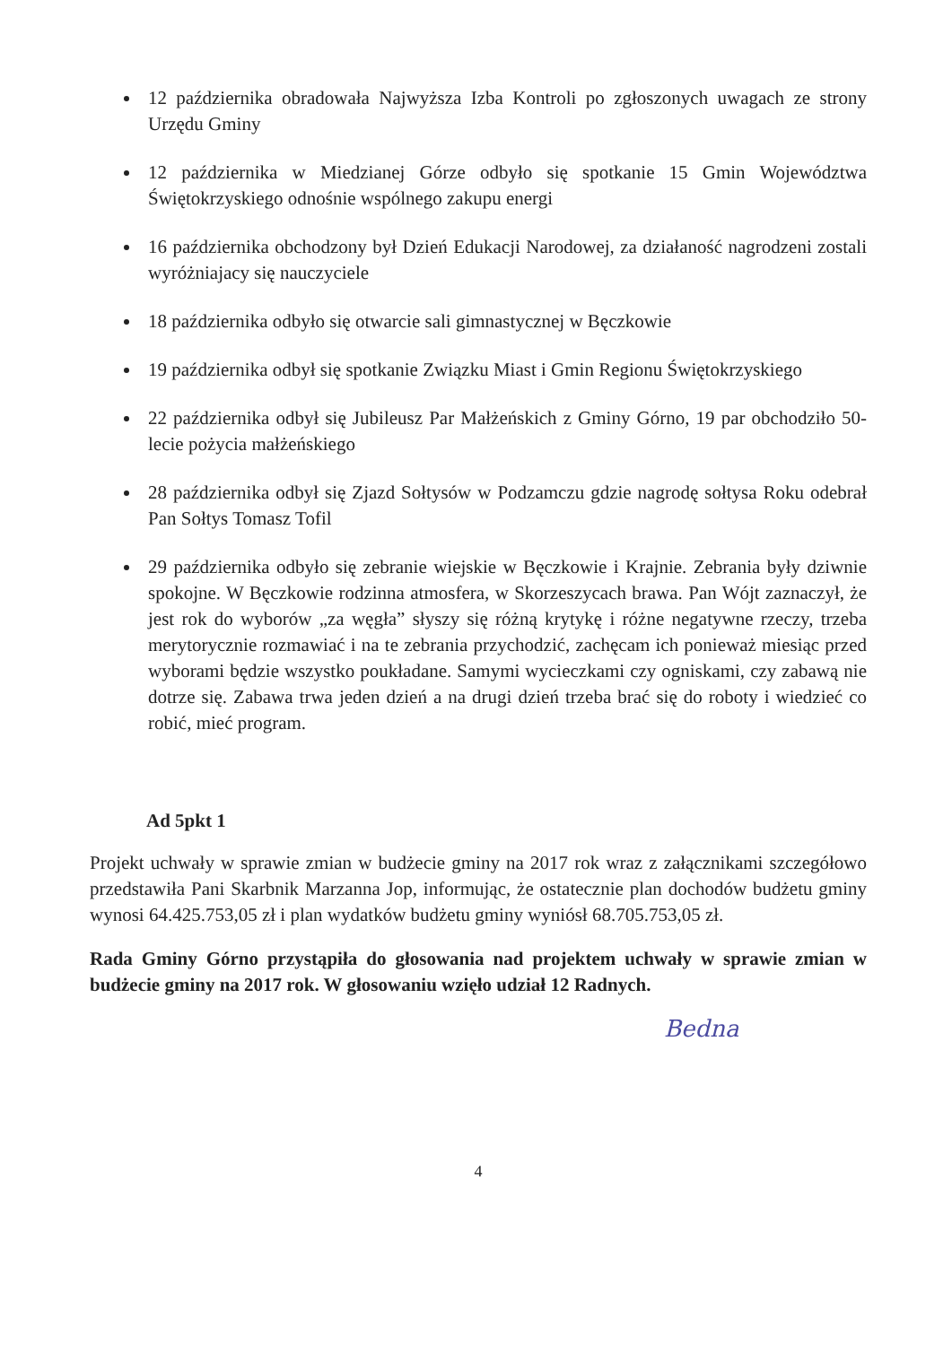12 października obradowała Najwyższa Izba Kontroli po zgłoszonych uwagach ze strony Urzędu Gminy
12 października w Miedzianej Górze odbyło się spotkanie 15 Gmin Województwa Świętokrzyskiego odnośnie wspólnego zakupu energi
16 października obchodzony był Dzień Edukacji Narodowej, za działaność nagrodzeni zostali wyróżniajacy się nauczyciele
18 października odbyło się otwarcie sali gimnastycznej w Bęczkowie
19 października odbył się spotkanie Związku Miast i Gmin Regionu Świętokrzyskiego
22 października odbył się Jubileusz Par Małżeńskich z Gminy Górno, 19 par obchodziło 50-lecie pożycia małżeńskiego
28 października odbył się Zjazd Sołtysów w Podzamczu gdzie nagrodę sołtysa Roku odebrał Pan Sołtys Tomasz Tofil
29 października odbyło się zebranie wiejskie w Bęczkowie i Krajnie. Zebrania były dziwnie spokojne. W Bęczkowie rodzinna atmosfera, w Skorzeszycach brawa. Pan Wójt zaznaczył, że jest rok do wyborów „za węgła” słyszy się różną krytykę i różne negatywne rzeczy, trzeba merytorycznie rozmawiać i na te zebrania przychodzić, zachęcam ich ponieważ miesiąc przed wyborami będzie wszystko poukładane. Samymi wycieczkami czy ogniskami, czy zabawą nie dotrze się. Zabawa trwa jeden dzień a na drugi dzień trzeba brać się do roboty i wiedzieć co robić, mieć program.
Ad 5pkt 1
Projekt uchwały w sprawie zmian w budżecie gminy na 2017 rok wraz z załącznikami szczegółowo przedstawiła Pani Skarbnik Marzanna Jop, informując, że ostatecznie plan dochodów budżetu gminy wynosi 64.425.753,05 zł i plan wydatków budżetu gminy wyniósł 68.705.753,05 zł.
Rada Gminy Górno przystąpiła do głosowania nad projektem uchwały w sprawie zmian w budżecie gminy na 2017 rok. W głosowaniu wzięło udział 12 Radnych.
Bedna
4